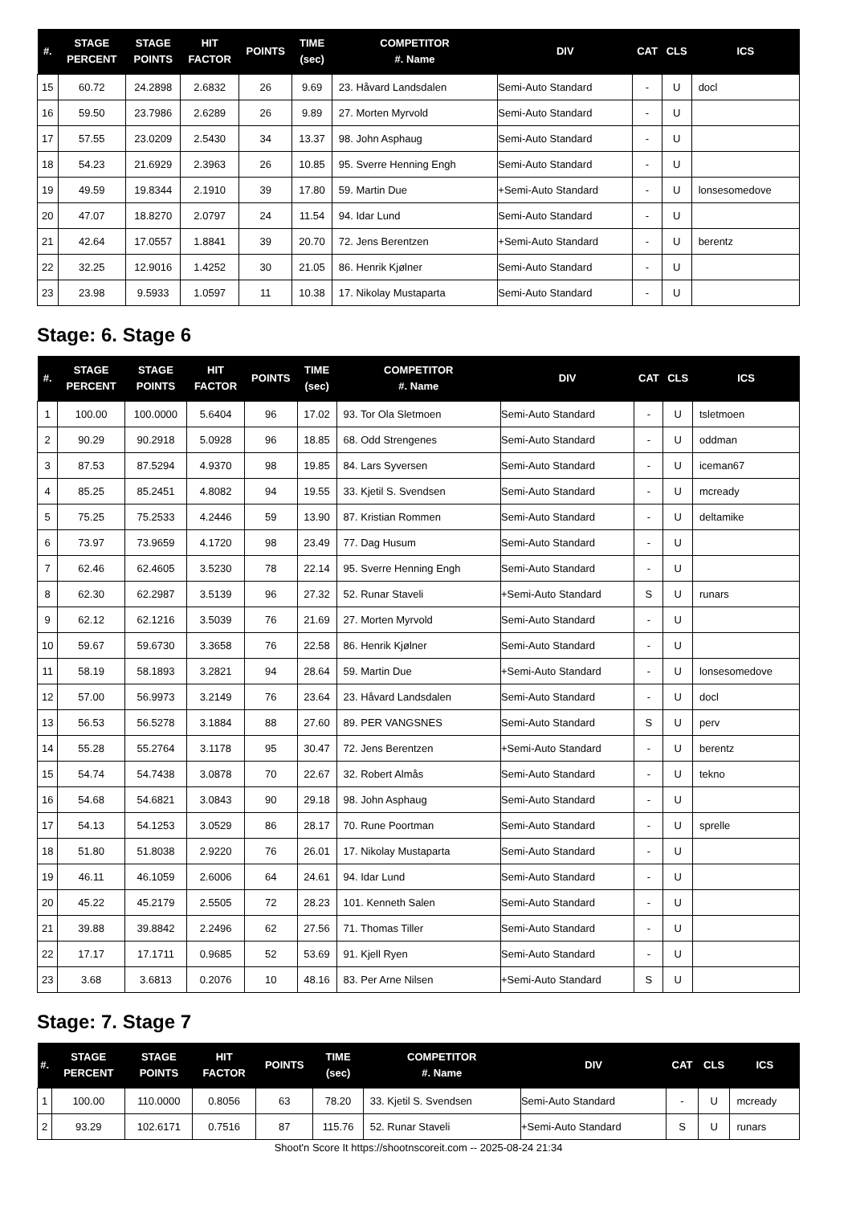| #. | STAGE PERCENT | STAGE POINTS | HIT FACTOR | POINTS | TIME (sec) | COMPETITOR #. Name | DIV | CAT | CLS | ICS |
| --- | --- | --- | --- | --- | --- | --- | --- | --- | --- | --- |
| 15 | 60.72 | 24.2898 | 2.6832 | 26 | 9.69 | 23. Håvard Landsdalen | Semi-Auto Standard | - | U | docl |
| 16 | 59.50 | 23.7986 | 2.6289 | 26 | 9.89 | 27. Morten Myrvold | Semi-Auto Standard | - | U | |
| 17 | 57.55 | 23.0209 | 2.5430 | 34 | 13.37 | 98. John Asphaug | Semi-Auto Standard | - | U | |
| 18 | 54.23 | 21.6929 | 2.3963 | 26 | 10.85 | 95. Sverre Henning Engh | Semi-Auto Standard | - | U | |
| 19 | 49.59 | 19.8344 | 2.1910 | 39 | 17.80 | 59. Martin Due | +Semi-Auto Standard | - | U | lonsesomedove |
| 20 | 47.07 | 18.8270 | 2.0797 | 24 | 11.54 | 94. Idar Lund | Semi-Auto Standard | - | U | |
| 21 | 42.64 | 17.0557 | 1.8841 | 39 | 20.70 | 72. Jens Berentzen | +Semi-Auto Standard | - | U | berentz |
| 22 | 32.25 | 12.9016 | 1.4252 | 30 | 21.05 | 86. Henrik Kjølner | Semi-Auto Standard | - | U | |
| 23 | 23.98 | 9.5933 | 1.0597 | 11 | 10.38 | 17. Nikolay Mustaparta | Semi-Auto Standard | - | U | |
Stage: 6. Stage 6
| #. | STAGE PERCENT | STAGE POINTS | HIT FACTOR | POINTS | TIME (sec) | COMPETITOR #. Name | DIV | CAT | CLS | ICS |
| --- | --- | --- | --- | --- | --- | --- | --- | --- | --- | --- |
| 1 | 100.00 | 100.0000 | 5.6404 | 96 | 17.02 | 93. Tor Ola Sletmoen | Semi-Auto Standard | - | U | tsletmoen |
| 2 | 90.29 | 90.2918 | 5.0928 | 96 | 18.85 | 68. Odd Strengenes | Semi-Auto Standard | - | U | oddman |
| 3 | 87.53 | 87.5294 | 4.9370 | 98 | 19.85 | 84. Lars Syversen | Semi-Auto Standard | - | U | iceman67 |
| 4 | 85.25 | 85.2451 | 4.8082 | 94 | 19.55 | 33. Kjetil S. Svendsen | Semi-Auto Standard | - | U | mcready |
| 5 | 75.25 | 75.2533 | 4.2446 | 59 | 13.90 | 87. Kristian Rommen | Semi-Auto Standard | - | U | deltamike |
| 6 | 73.97 | 73.9659 | 4.1720 | 98 | 23.49 | 77. Dag Husum | Semi-Auto Standard | - | U | |
| 7 | 62.46 | 62.4605 | 3.5230 | 78 | 22.14 | 95. Sverre Henning Engh | Semi-Auto Standard | - | U | |
| 8 | 62.30 | 62.2987 | 3.5139 | 96 | 27.32 | 52. Runar Staveli | +Semi-Auto Standard | S | U | runars |
| 9 | 62.12 | 62.1216 | 3.5039 | 76 | 21.69 | 27. Morten Myrvold | Semi-Auto Standard | - | U | |
| 10 | 59.67 | 59.6730 | 3.3658 | 76 | 22.58 | 86. Henrik Kjølner | Semi-Auto Standard | - | U | |
| 11 | 58.19 | 58.1893 | 3.2821 | 94 | 28.64 | 59. Martin Due | +Semi-Auto Standard | - | U | lonsesomedove |
| 12 | 57.00 | 56.9973 | 3.2149 | 76 | 23.64 | 23. Håvard Landsdalen | Semi-Auto Standard | - | U | docl |
| 13 | 56.53 | 56.5278 | 3.1884 | 88 | 27.60 | 89. PER VANGSNES | Semi-Auto Standard | S | U | perv |
| 14 | 55.28 | 55.2764 | 3.1178 | 95 | 30.47 | 72. Jens Berentzen | +Semi-Auto Standard | - | U | berentz |
| 15 | 54.74 | 54.7438 | 3.0878 | 70 | 22.67 | 32. Robert Almås | Semi-Auto Standard | - | U | tekno |
| 16 | 54.68 | 54.6821 | 3.0843 | 90 | 29.18 | 98. John Asphaug | Semi-Auto Standard | - | U | |
| 17 | 54.13 | 54.1253 | 3.0529 | 86 | 28.17 | 70. Rune Poortman | Semi-Auto Standard | - | U | sprelle |
| 18 | 51.80 | 51.8038 | 2.9220 | 76 | 26.01 | 17. Nikolay Mustaparta | Semi-Auto Standard | - | U | |
| 19 | 46.11 | 46.1059 | 2.6006 | 64 | 24.61 | 94. Idar Lund | Semi-Auto Standard | - | U | |
| 20 | 45.22 | 45.2179 | 2.5505 | 72 | 28.23 | 101. Kenneth Salen | Semi-Auto Standard | - | U | |
| 21 | 39.88 | 39.8842 | 2.2496 | 62 | 27.56 | 71. Thomas Tiller | Semi-Auto Standard | - | U | |
| 22 | 17.17 | 17.1711 | 0.9685 | 52 | 53.69 | 91. Kjell Ryen | Semi-Auto Standard | - | U | |
| 23 | 3.68 | 3.6813 | 0.2076 | 10 | 48.16 | 83. Per Arne Nilsen | +Semi-Auto Standard | S | U | |
Stage: 7. Stage 7
| #. | STAGE PERCENT | STAGE POINTS | HIT FACTOR | POINTS | TIME (sec) | COMPETITOR #. Name | DIV | CAT | CLS | ICS |
| --- | --- | --- | --- | --- | --- | --- | --- | --- | --- | --- |
| 1 | 100.00 | 110.0000 | 0.8056 | 63 | 78.20 | 33. Kjetil S. Svendsen | Semi-Auto Standard | - | U | mcready |
| 2 | 93.29 | 102.6171 | 0.7516 | 87 | 115.76 | 52. Runar Staveli | +Semi-Auto Standard | S | U | runars |
Shoot'n Score It https://shootnscoreit.com -- 2025-08-24 21:34